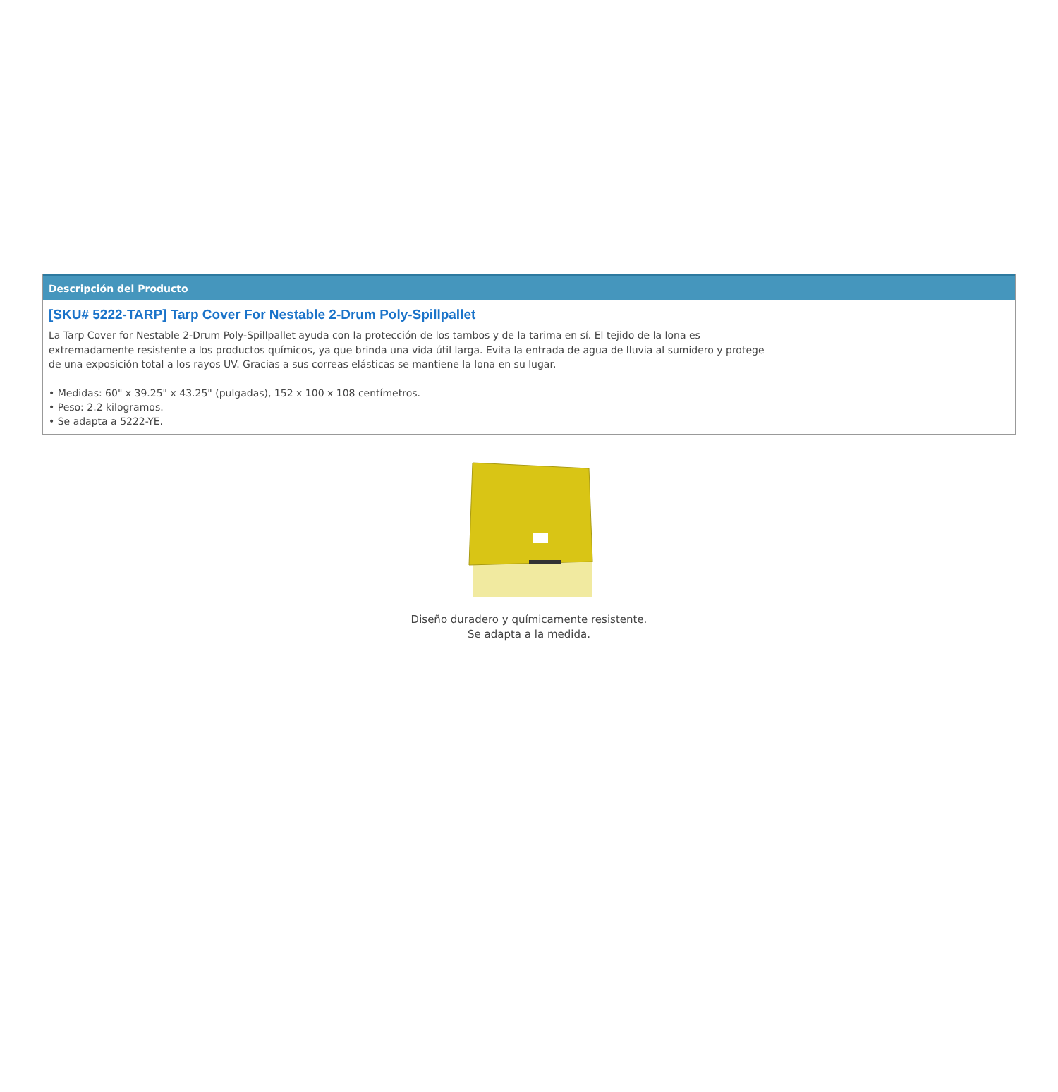Descripción del Producto
[SKU# 5222-TARP] Tarp Cover For Nestable 2-Drum Poly-Spillpallet
La Tarp Cover for Nestable 2-Drum Poly-Spillpallet ayuda con la protección de los tambos y de la tarima en sí. El tejido de la lona es extremadamente resistente a los productos químicos, ya que brinda una vida útil larga. Evita la entrada de agua de lluvia al sumidero y protege de una exposición total a los rayos UV. Gracias a sus correas elásticas se mantiene la lona en su lugar.
• Medidas: 60" x 39.25" x 43.25" (pulgadas), 152 x 100 x 108 centímetros.
• Peso: 2.2 kilogramos.
• Se adapta a 5222-YE.
Diseño duradero y químicamente resistente.
Se adapta a la medida.